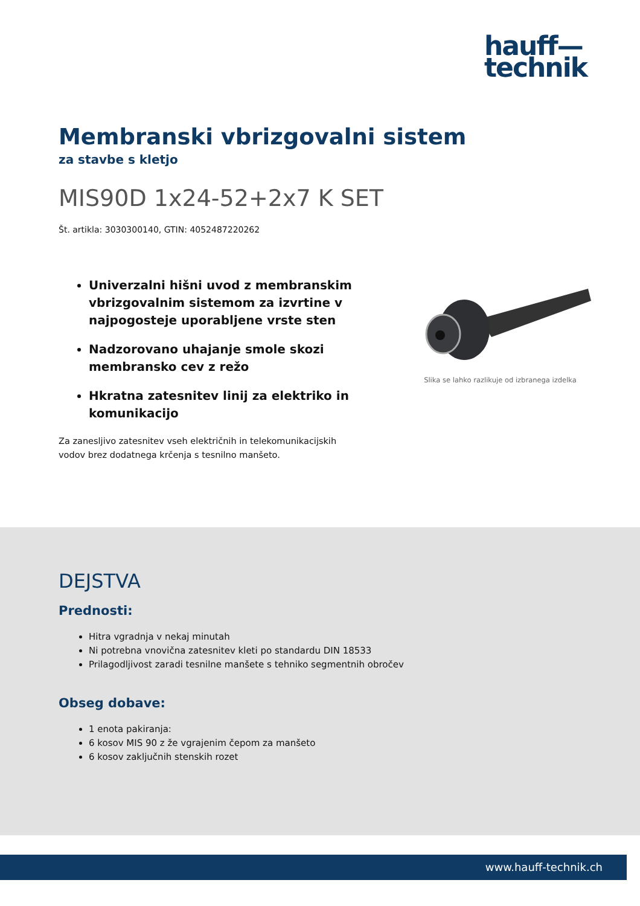hauff—
technik
Membranski vbrizgovalni sistem
za stavbe s kletjo
MIS90D 1x24-52+2x7 K SET
Št. artikla: 3030300140, GTIN: 4052487220262
Univerzalni hišni uvod z membranskim vbrizgovalnim sistemom za izvrtine v najpogosteje uporabljene vrste sten
Nadzorovano uhajanje smole skozi membransko cev z režo
Hkratna zatesnitev linij za elektriko in komunikacijo
Za zanesljivo zatesnitev vseh električnih in telekomunikacijskih vodov brez dodatnega krčenja s tesnilno manšeto.
Slika se lahko razlikuje od izbranega izdelka
DEJSTVA
Prednosti:
Hitra vgradnja v nekaj minutah
Ni potrebna vnovična zatesnitev kleti po standardu DIN 18533
Prilagodljivost zaradi tesnilne manšete s tehniko segmentnih obročev
Obseg dobave:
1 enota pakiranja:
6 kosov MIS 90 z že vgrajenim čepom za manšeto
6 kosov zaključnih stenskih rozet
www.hauff-technik.ch